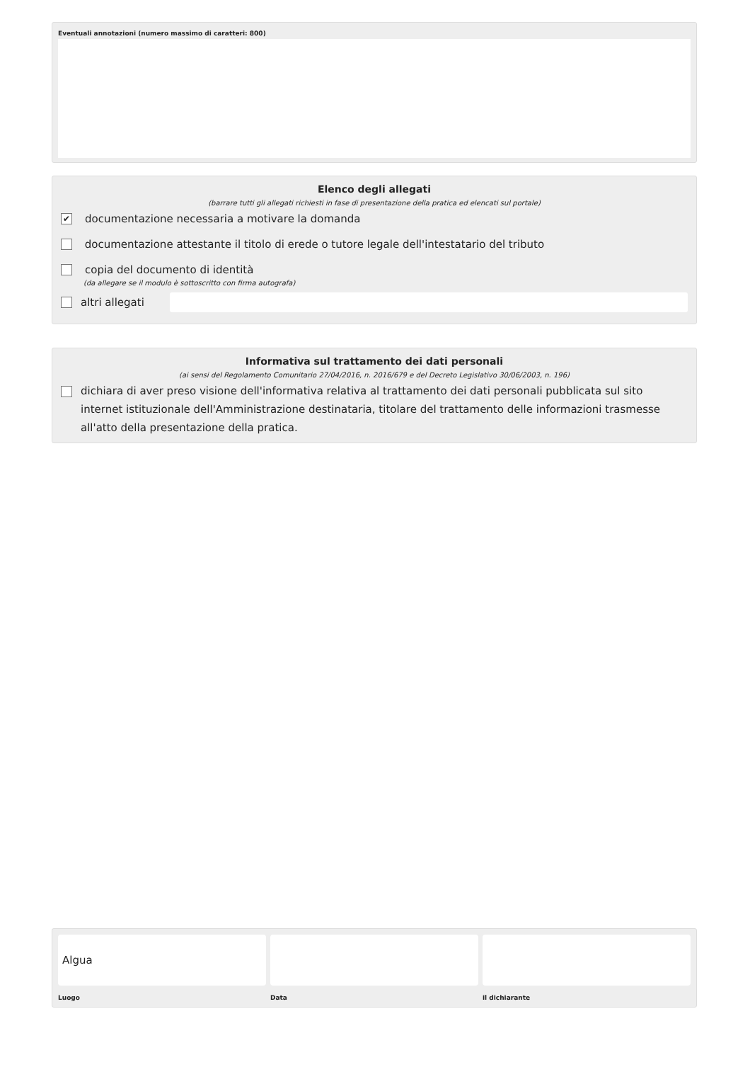Eventuali annotazioni (numero massimo di caratteri: 800)
Elenco degli allegati
(barrare tutti gli allegati richiesti in fase di presentazione della pratica ed elencati sul portale)
✔ documentazione necessaria a motivare la domanda
documentazione attestante il titolo di erede o tutore legale dell'intestatario del tributo
copia del documento di identità
(da allegare se il modulo è sottoscritto con firma autografa)
altri allegati
Informativa sul trattamento dei dati personali
(ai sensi del Regolamento Comunitario 27/04/2016, n. 2016/679 e del Decreto Legislativo 30/06/2003, n. 196)
dichiara di aver preso visione dell'informativa relativa al trattamento dei dati personali pubblicata sul sito internet istituzionale dell'Amministrazione destinataria, titolare del trattamento delle informazioni trasmesse all'atto della presentazione della pratica.
Algua
Luogo
Data il dichiarante